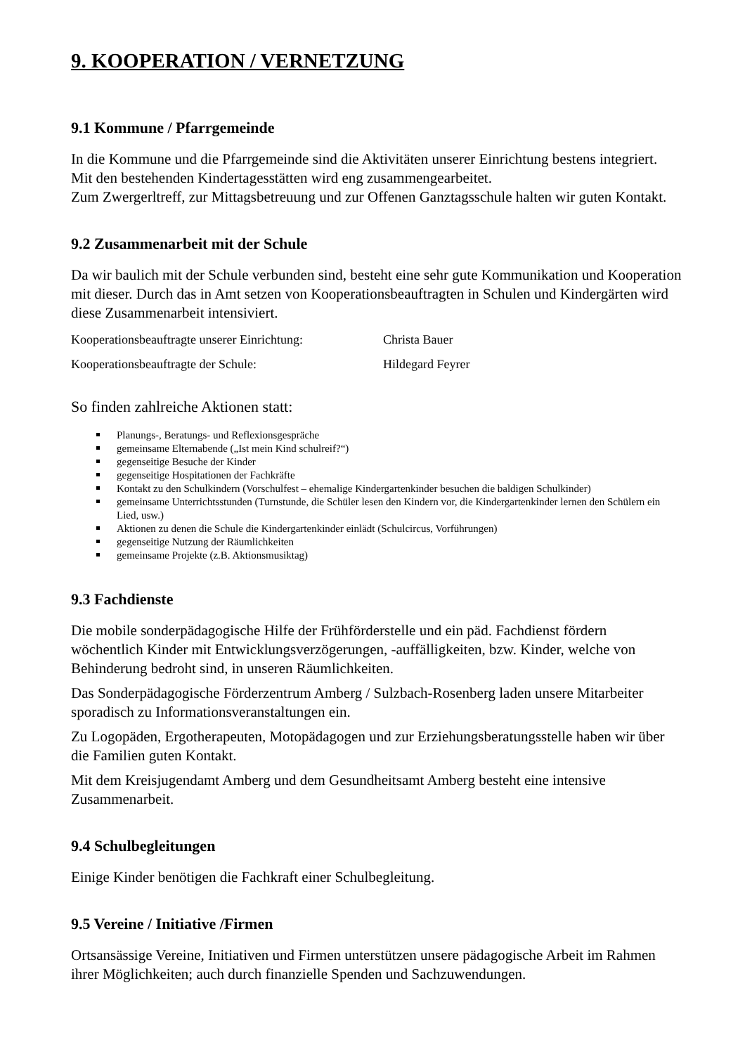9. KOOPERATION / VERNETZUNG
9.1 Kommune / Pfarrgemeinde
In die Kommune und die Pfarrgemeinde sind die Aktivitäten unserer Einrichtung bestens integriert. Mit den bestehenden Kindertagesstätten wird eng zusammengearbeitet.
Zum Zwergerltreff, zur Mittagsbetreuung und zur Offenen Ganztagsschule halten wir guten Kontakt.
9.2 Zusammenarbeit mit der Schule
Da wir baulich mit der Schule verbunden sind, besteht eine sehr gute Kommunikation und Kooperation mit dieser. Durch das in Amt setzen von Kooperationsbeauftragten in Schulen und Kindergärten wird diese Zusammenarbeit intensiviert.
| Kooperationsbeauftragte unserer Einrichtung: | Christa Bauer |
| Kooperationsbeauftragte der Schule: | Hildegard Feyrer |
So finden zahlreiche Aktionen statt:
Planungs-, Beratungs- und Reflexionsgespräche
gemeinsame Elternabende („Ist mein Kind schulreif?“)
gegenseitige Besuche der Kinder
gegenseitige Hospitationen der Fachkräfte
Kontakt zu den Schulkindern (Vorschulfest – ehemalige Kindergartenkinder besuchen die baldigen Schulkinder)
gemeinsame Unterrichtsstunden (Turnstunde, die Schüler lesen den Kindern vor, die Kindergartenkinder lernen den Schülern ein Lied, usw.)
Aktionen zu denen die Schule die Kindergartenkinder einlädt (Schulcircus, Vorführungen)
gegenseitige Nutzung der Räumlichkeiten
gemeinsame Projekte (z.B. Aktionsmusiktag)
9.3 Fachdienste
Die mobile sonderpädagogische Hilfe der Frühförderstelle und ein päd. Fachdienst fördern wöchentlich Kinder mit Entwicklungsverzögerungen, -auffälligkeiten, bzw. Kinder, welche von Behinderung bedroht sind, in unseren Räumlichkeiten.
Das Sonderpädagogische Förderzentrum Amberg / Sulzbach-Rosenberg laden unsere Mitarbeiter sporadisch zu Informationsveranstaltungen ein.
Zu Logopäden, Ergotherapeuten, Motopädagogen und zur Erziehungsberatungsstelle haben wir über die Familien guten Kontakt.
Mit dem Kreisjugendamt Amberg und dem Gesundheitsamt Amberg besteht eine intensive Zusammenarbeit.
9.4 Schulbegleitungen
Einige Kinder benötigen die Fachkraft einer Schulbegleitung.
9.5 Vereine / Initiative /Firmen
Ortsansässige Vereine, Initiativen und Firmen unterstützen unsere pädagogische Arbeit im Rahmen ihrer Möglichkeiten; auch durch finanzielle Spenden und Sachzuwendungen.